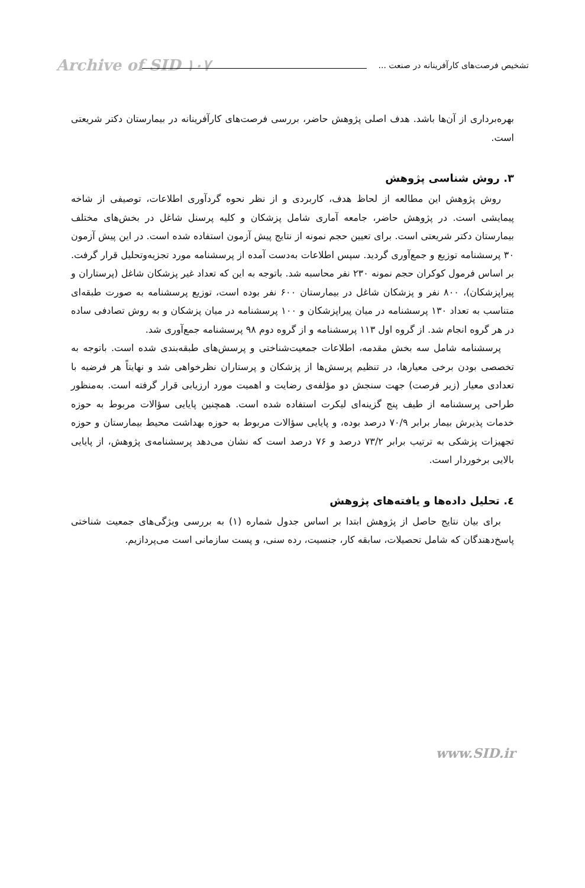تشخیص فرصت‌های کارآفرینانه در صنعت ...
Archive of SID ۱۰۷
بهره‌برداری از آن‌ها باشد. هدف اصلی پژوهش حاضر، بررسی فرصت‌های کارآفرینانه در بیمارستان دکتر شریعتی است.
۳. روش شناسی پژوهش
روش پژوهش این مطالعه از لحاظ هدف، کاربردی و از نظر نحوه گردآوری اطلاعات، توصیفی از شاخه پیمایشی است. در پژوهش حاضر، جامعه آماری شامل پزشکان و کلیه پرسنل شاغل در بخش‌های مختلف بیمارستان دکتر شریعتی است. برای تعیین حجم نمونه از نتایج پیش آزمون استفاده شده است. در این پیش آزمون ۳۰ پرسشنامه توزیع و جمع‌آوری گردید. سپس اطلاعات به‌دست آمده از پرسشنامه مورد تجزیه‌وتحلیل قرار گرفت. بر اساس فرمول کوکران حجم نمونه ۲۳۰ نفر محاسبه شد. باتوجه به این که تعداد غیر پزشکان شاغل (پرستاران و پیراپزشکان)، ۸۰۰ نفر و پزشکان شاغل در بیمارستان ۶۰۰ نفر بوده است، توزیع پرسشنامه به صورت طبقه‌ای متناسب به تعداد ۱۳۰ پرسشنامه در میان پیراپزشکان و ۱۰۰ پرسشنامه در میان پزشکان و به روش تصادفی ساده در هر گروه انجام شد. از گروه اول ۱۱۳ پرسشنامه و از گروه دوم ۹۸ پرسشنامه جمع‌آوری شد.
پرسشنامه شامل سه بخش مقدمه، اطلاعات جمعیت‌شناختی و پرسش‌های طبقه‌بندی شده است. باتوجه به تخصصی بودن برخی معیارها، در تنظیم پرسش‌ها از پزشکان و پرستاران نظرخواهی شد و نهایتاً هر فرضیه با تعدادی معیار (زیر فرصت) جهت سنجش دو مؤلفه‌ی رضایت و اهمیت مورد ارزیابی قرار گرفته است. به‌منظور طراحی پرسشنامه از طیف پنج گزینه‌ای لیکرت استفاده شده است. همچنین پایایی سؤالات مربوط به حوزه خدمات پذیرش بیمار برابر ۷۰/۹ درصد بوده، و پایایی سؤالات مربوط به حوزه بهداشت محیط بیمارستان و حوزه تجهیزات پزشکی به ترتیب برابر ۷۳/۲ درصد و ۷۶ درصد است که نشان می‌دهد پرسشنامه‌ی پژوهش، از پایایی بالایی برخوردار است.
٤. تحلیل داده‌ها و یافته‌های پژوهش
برای بیان نتایج حاصل از پژوهش ابتدا بر اساس جدول شماره (۱) به بررسی ویژگی‌های جمعیت شناختی پاسخ‌دهندگان که شامل تحصیلات، سابقه کار، جنسیت، رده سنی، و پست سازمانی است می‌پردازیم.
www.SID.ir